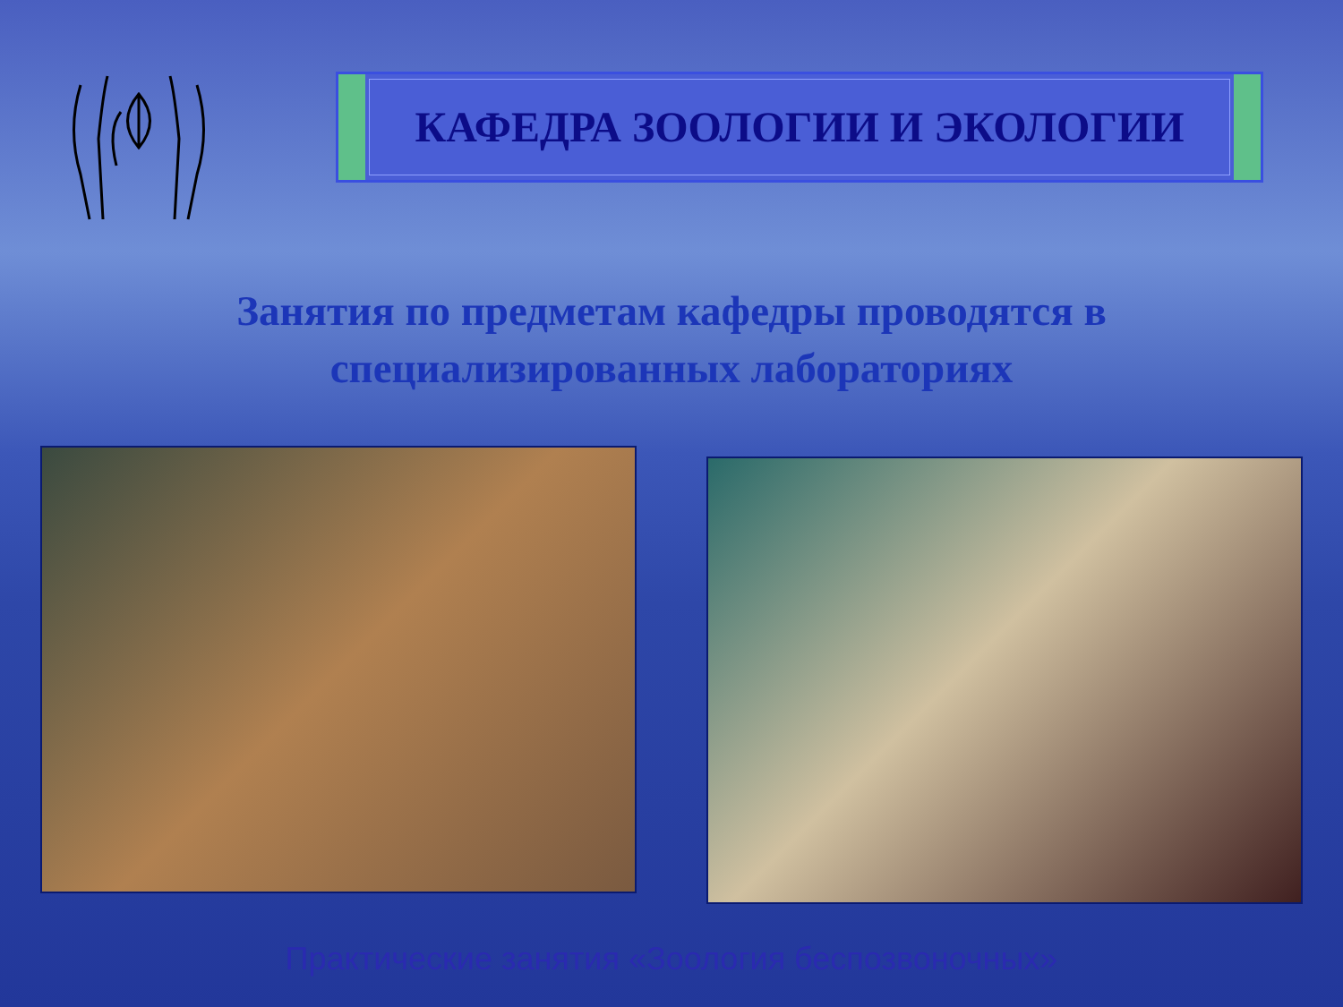КАФЕДРА ЗООЛОГИИ И ЭКОЛОГИИ
Занятия по предметам кафедры проводятся в специализированных лабораториях
Практические занятия «Зоология беспозвоночных»